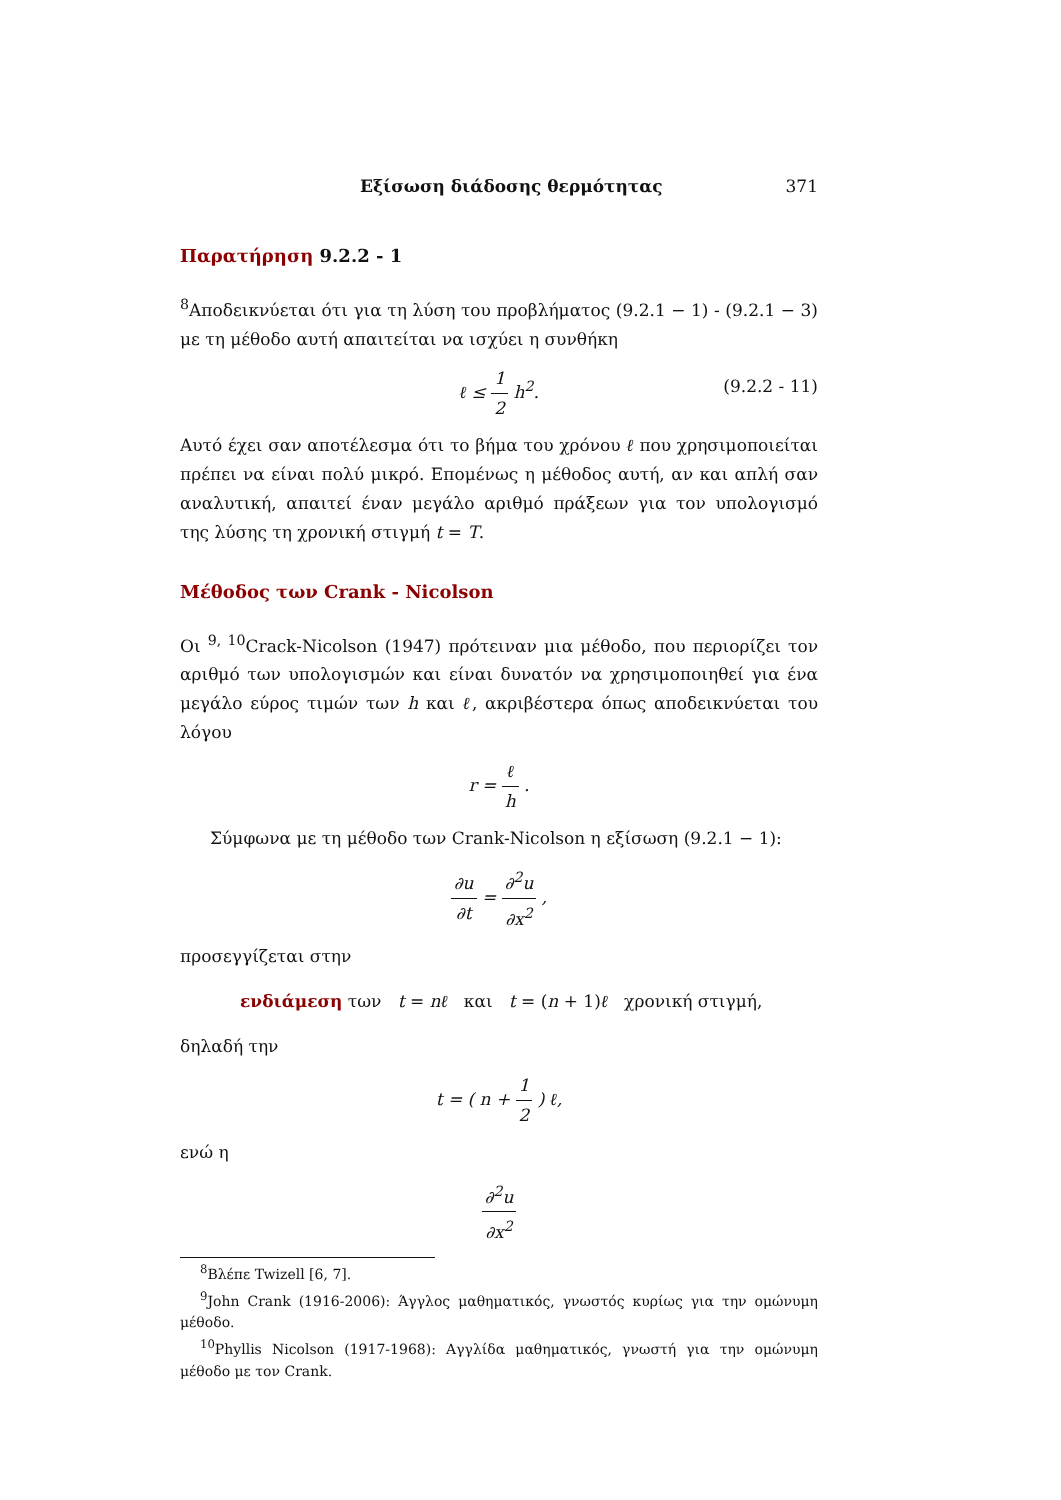Εξίσωση διάδοσης θερμότητας 371
Παρατήρηση 9.2.2 - 1
<sup>8</sup> Αποδεικνύεται ότι για τη λύση του προβλήματος (9.2.1 − 1) - (9.2.1 − 3) με τη μέθοδο αυτή απαιτείται να ισχύει η συνθήκη
ℓ ≤ 1 2 h<sup>2</sup>.
(9.2.2 - 11)
Αυτό έχει σαν αποτέλεσμα ότι το βήμα του χρόνου ℓ που χρησιμοποιείται πρέπει να είναι πολύ μικρό. Επομένως η μέθοδος αυτή, αν και απλή σαν αναλυτική, απαιτεί έναν μεγάλο αριθμό πράξεων για τον υπολογισμό της λύσης τη χρονική στιγμή t = T.
Μέθοδος των Crank - Nicolson
Οι <sup>9, 10</sup>Crack-Nicolson (1947) πρότειναν μια μέθοδο, που περιορίζει τον αριθμό των υπολογισμών και είναι δυνατόν να χρησιμοποιηθεί για ένα μεγάλο εύρος τιμών των h και ℓ, ακριβέστερα όπως αποδεικνύεται του λόγου
r = ℓ h .
Σύμφωνα με τη μέθοδο των Crank-Nicolson η εξίσωση (9.2.1 − 1):
∂u ∂t = ∂<sup>2</sup>u ∂x<sup>2</sup> ,
προσεγγίζεται στην
ενδιάμεση των t = nℓ και t = (n + 1)ℓ χρονική στιγμή,
δηλαδή την
t = ( n + 1 2 ) ℓ,
ενώ η
∂<sup>2</sup>u ∂x<sup>2</sup>
<sup>8</sup> Βλέπε Twizell [6, 7].
<sup>9</sup> John Crank (1916-2006): Άγγλος μαθηματικός, γνωστός κυρίως για την ομώνυμη μέθοδο.
<sup>10</sup> Phyllis Nicolson (1917-1968): Αγγλίδα μαθηματικός, γνωστή για την ομώνυμη μέθοδο με τον Crank.